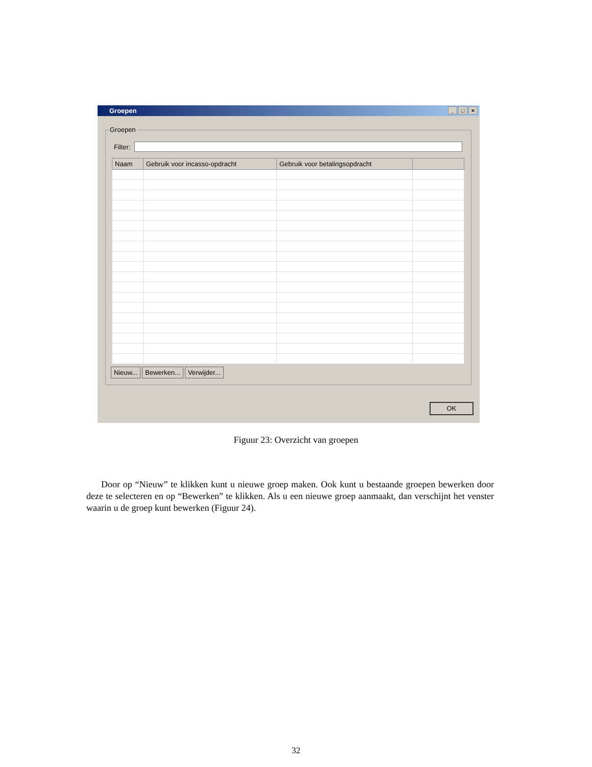Groepen
_ □ ×
Groepen
Filter:
| Naam | Gebruik voor incasso-opdracht | Gebruik voor betalingsopdracht | |
| --- | --- | --- | --- |
Nieuw... Bewerken... Verwijder...
OK
Figuur 23: Overzicht van groepen
Door op “Nieuw” te klikken kunt u nieuwe groep maken. Ook kunt u bestaande groepen bewerken door deze te selecteren en op “Bewerken” te klikken. Als u een nieuwe groep aanmaakt, dan verschijnt het venster waarin u de groep kunt bewerken (Figuur 24).
32